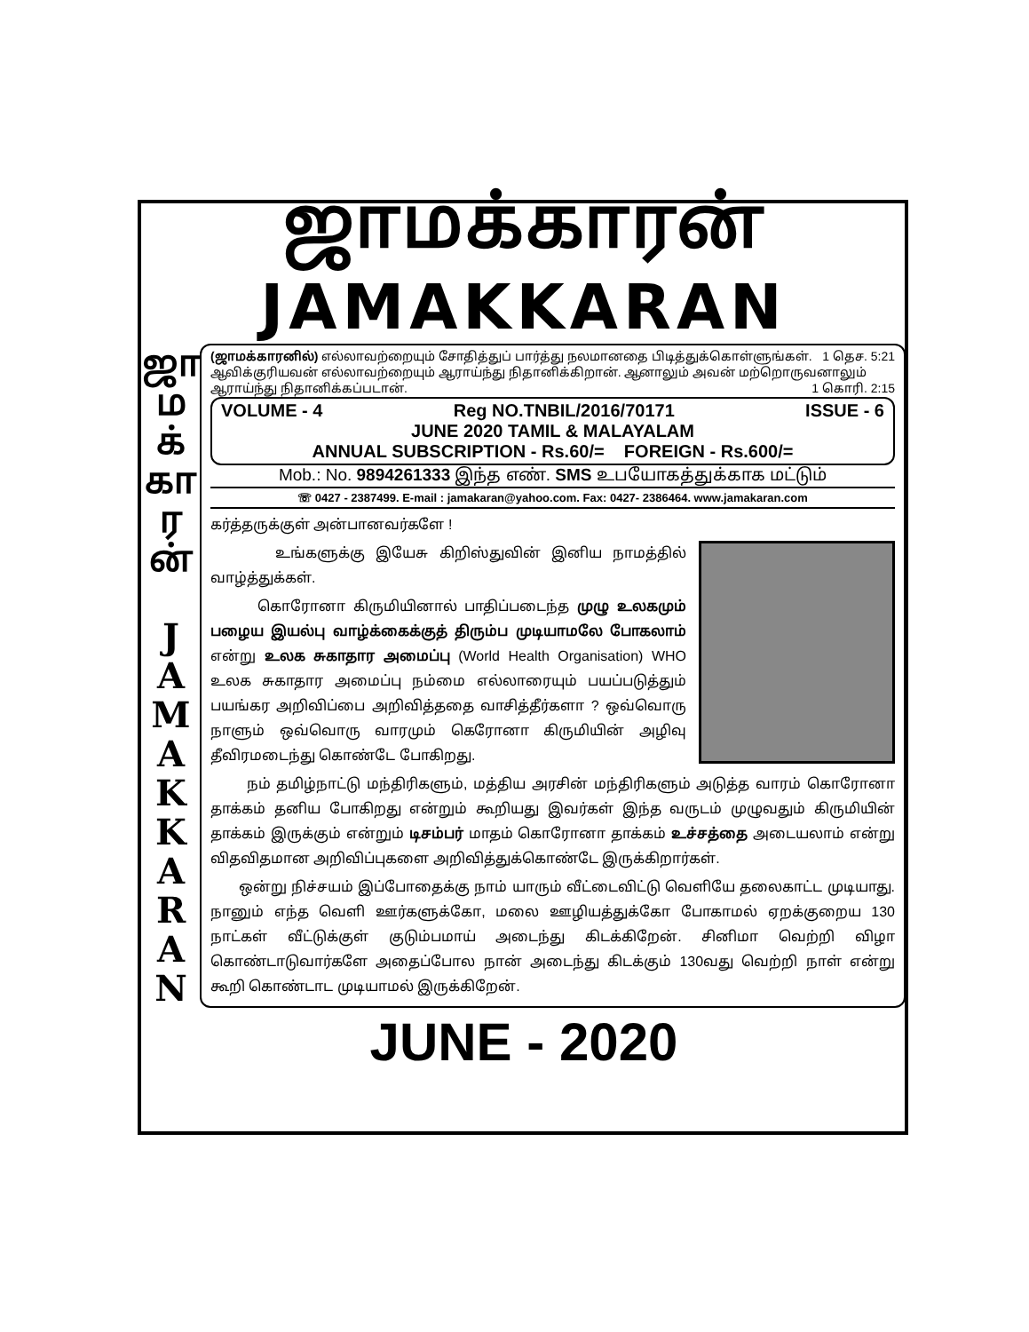ஜாமக்காரன்
JAMAKKARAN
ஜா
ம
க்
கா
ர
ன்
J
A
M
A
K
K
A
R
A
N
(ஜாமக்காரனில்) எல்லாவற்றையும் சோதித்துப் பார்த்து நலமானதை பிடித்துக்கொள்ளுங்கள். 1 தெச. 5:21
ஆவிக்குரியவன் எல்லாவற்றையும் ஆராய்ந்து நிதானிக்கிறான். ஆனாலும் அவன் மற்றொருவனாலும் ஆராய்ந்து நிதானிக்கப்படான். 1 கொரி. 2:15
VOLUME - 4 Reg NO.TNBIL/2016/70171 ISSUE - 6
JUNE 2020 TAMIL & MALAYALAM
ANNUAL SUBSCRIPTION - Rs.60/= FOREIGN - Rs.600/=
Mob.: No. 9894261333 இந்த எண். SMS உபயோகத்துக்காக மட்டும்
☏ 0427 - 2387499. E-mail : jamakaran@yahoo.com. Fax: 0427- 2386464. www.jamakaran.com
கர்த்தருக்குள் அன்பானவர்களே !
உங்களுக்கு இயேசு கிறிஸ்துவின் இனிய நாமத்தில் வாழ்த்துக்கள்.
கொரோனா கிருமியினால் பாதிப்படைந்த முழு உலகமும் பழைய இயல்பு வாழ்க்கைக்குத் திரும்ப முடியாமலே போகலாம் என்று உலக சுகாதார அமைப்பு (World Health Organisation) WHO உலக சுகாதார அமைப்பு நம்மை எல்லாரையும் பயப்படுத்தும் பயங்கர அறிவிப்பை அறிவித்ததை வாசித்தீர்களா ? ஒவ்வொரு நாளும் ஒவ்வொரு வாரமும் கெரோனா கிருமியின் அழிவு தீவிரமடைந்து கொண்டே போகிறது.
நம் தமிழ்நாட்டு மந்திரிகளும், மத்திய அரசின் மந்திரிகளும் அடுத்த வாரம் கொரோனா தாக்கம் தனிய போகிறது என்றும் கூறியது இவர்கள் இந்த வருடம் முழுவதும் கிருமியின் தாக்கம் இருக்கும் என்றும் டிசம்பர் மாதம் கொரோனா தாக்கம் உச்சத்தை அடையலாம் என்று விதவிதமான அறிவிப்புகளை அறிவித்துக்கொண்டே இருக்கிறார்கள்.
ஒன்று நிச்சயம் இப்போதைக்கு நாம் யாரும் வீட்டைவிட்டு வெளியே தலைகாட்ட முடியாது. நானும் எந்த வெளி ஊர்களுக்கோ, மலை ஊழியத்துக்கோ போகாமல் ஏறக்குறைய 130 நாட்கள் வீட்டுக்குள் குடும்பமாய் அடைந்து கிடக்கிறேன். சினிமா வெற்றி விழா கொண்டாடுவார்களே அதைப்போல நான் அடைந்து கிடக்கும் 130வது வெற்றி நாள் என்று கூறி கொண்டாட முடியாமல் இருக்கிறேன்.
JUNE - 2020